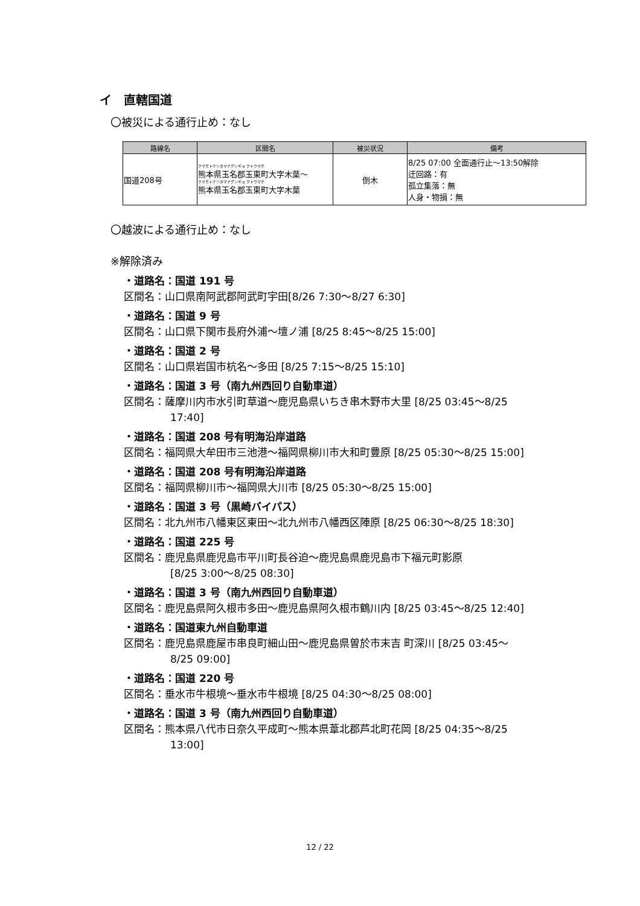イ　直轄国道
〇被災による通行止め：なし
| 路線名 | 区間名 | 被災状況 | 備考 |
| --- | --- | --- | --- |
| 国道208号 | クマモトケンタマナグンギョ クトウマチ 熊本県玉名郡玉東町大字木葉～ クマモトケンタマナグンギョ クトウマチ 熊本県玉名郡玉東町大字木葉 | 倒木 | 8/25 07:00 全面通行止～13:50解除 迂回路：有 孤立集落：無 人身・物損：無 |
〇越波による通行止め：なし
※解除済み
・道路名：国道 191 号
区間名：山口県南阿武郡阿武町宇田[8/26 7:30～8/27 6:30]
・道路名：国道 9 号
区間名：山口県下関市長府外浦～壇ノ浦 [8/25 8:45～8/25 15:00]
・道路名：国道 2 号
区間名：山口県岩国市杭名～多田 [8/25 7:15～8/25 15:10]
・道路名：国道 3 号（南九州西回り自動車道）
区間名：薩摩川内市水引町草道～鹿児島県いちき串木野市大里 [8/25 03:45～8/25
17:40]
・道路名：国道 208 号有明海沿岸道路
区間名：福岡県大牟田市三池港～福岡県柳川市大和町豊原 [8/25 05:30～8/25 15:00]
・道路名：国道 208 号有明海沿岸道路
区間名：福岡県柳川市～福岡県大川市 [8/25 05:30～8/25 15:00]
・道路名：国道 3 号（黒崎バイパス）
区間名：北九州市八幡東区東田～北九州市八幡西区陣原 [8/25 06:30～8/25 18:30]
・道路名：国道 225 号
区間名：鹿児島県鹿児島市平川町長谷迫～鹿児島県鹿児島市下福元町影原
[8/25 3:00～8/25 08:30]
・道路名：国道 3 号（南九州西回り自動車道）
区間名：鹿児島県阿久根市多田～鹿児島県阿久根市鶴川内 [8/25 03:45～8/25 12:40]
・道路名：国道東九州自動車道
区間名：鹿児島県鹿屋市串良町細山田～鹿児島県曽於市末吉 町深川 [8/25 03:45～
8/25 09:00]
・道路名：国道 220 号
区間名：垂水市牛根境～垂水市牛根境 [8/25 04:30～8/25 08:00]
・道路名：国道 3 号（南九州西回り自動車道）
区間名：熊本県八代市日奈久平成町～熊本県葦北郡芦北町花岡 [8/25 04:35～8/25
13:00]
12 / 22